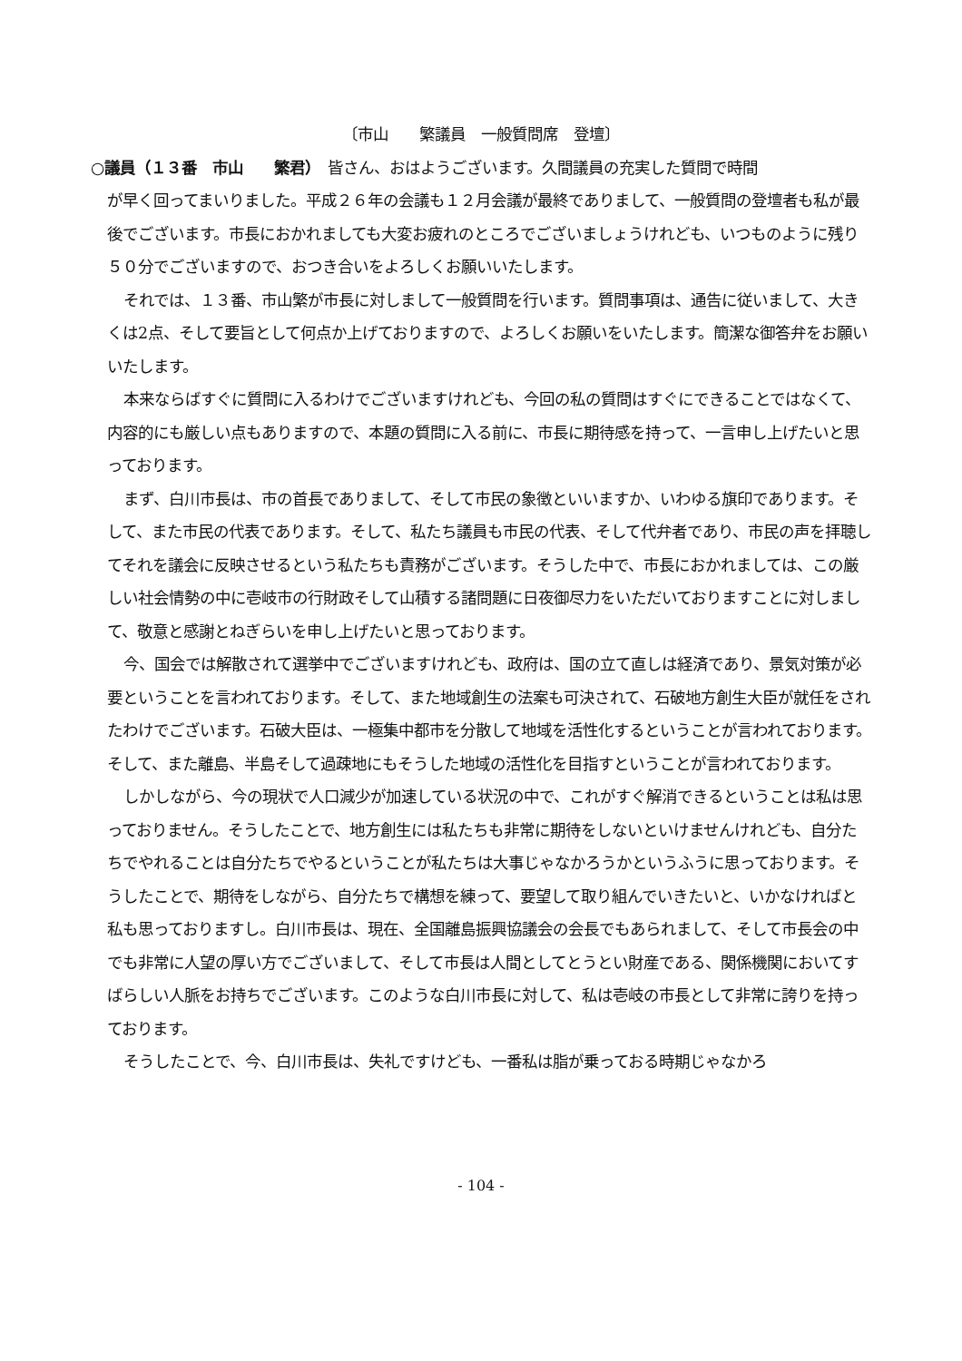〔市山　　繁議員　一般質問席　登壇〕
○議員（１３番　市山　　繁君）　皆さん、おはようございます。久間議員の充実した質問で時間
が早く回ってまいりました。平成２６年の会議も１２月会議が最終でありまして、一般質問の登壇者も私が最後でございます。市長におかれましても大変お疲れのところでございましょうけれども、いつものように残り５０分でございますので、おつき合いをよろしくお願いいたします。
それでは、１３番、市山繁が市長に対しまして一般質問を行います。質問事項は、通告に従いまして、大きくは2点、そして要旨として何点か上げておりますので、よろしくお願いをいたします。簡潔な御答弁をお願いいたします。
本来ならばすぐに質問に入るわけでございますけれども、今回の私の質問はすぐにできることではなくて、内容的にも厳しい点もありますので、本題の質問に入る前に、市長に期待感を持って、一言申し上げたいと思っております。
まず、白川市長は、市の首長でありまして、そして市民の象徴といいますか、いわゆる旗印であります。そして、また市民の代表であります。そして、私たち議員も市民の代表、そして代弁者であり、市民の声を拝聴してそれを議会に反映させるという私たちも責務がございます。そうした中で、市長におかれましては、この厳しい社会情勢の中に壱岐市の行財政そして山積する諸問題に日夜御尽力をいただいておりますことに対しまして、敬意と感謝とねぎらいを申し上げたいと思っております。
今、国会では解散されて選挙中でございますけれども、政府は、国の立て直しは経済であり、景気対策が必要ということを言われております。そして、また地域創生の法案も可決されて、石破地方創生大臣が就任をされたわけでございます。石破大臣は、一極集中都市を分散して地域を活性化するということが言われております。そして、また離島、半島そして過疎地にもそうした地域の活性化を目指すということが言われております。
しかしながら、今の現状で人口減少が加速している状況の中で、これがすぐ解消できるということは私は思っておりません。そうしたことで、地方創生には私たちも非常に期待をしないといけませんけれども、自分たちでやれることは自分たちでやるということが私たちは大事じゃなかろうかというふうに思っております。そうしたことで、期待をしながら、自分たちで構想を練って、要望して取り組んでいきたいと、いかなければと私も思っておりますし。白川市長は、現在、全国離島振興協議会の会長でもあられまして、そして市長会の中でも非常に人望の厚い方でございまして、そして市長は人間としてとうとい財産である、関係機関においてすばらしい人脈をお持ちでございます。このような白川市長に対して、私は壱岐の市長として非常に誇りを持っております。
そうしたことで、今、白川市長は、失礼ですけども、一番私は脂が乗っておる時期じゃなかろ
- 104 -